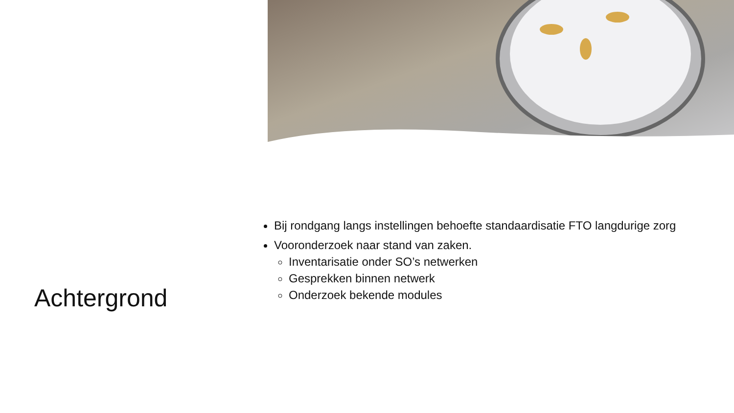Achtergrond
Bij rondgang langs instellingen behoefte standaardisatie FTO langdurige zorg
Vooronderzoek naar stand van zaken.
Inventarisatie onder SO’s netwerken
Gesprekken binnen netwerk
Onderzoek bekende modules